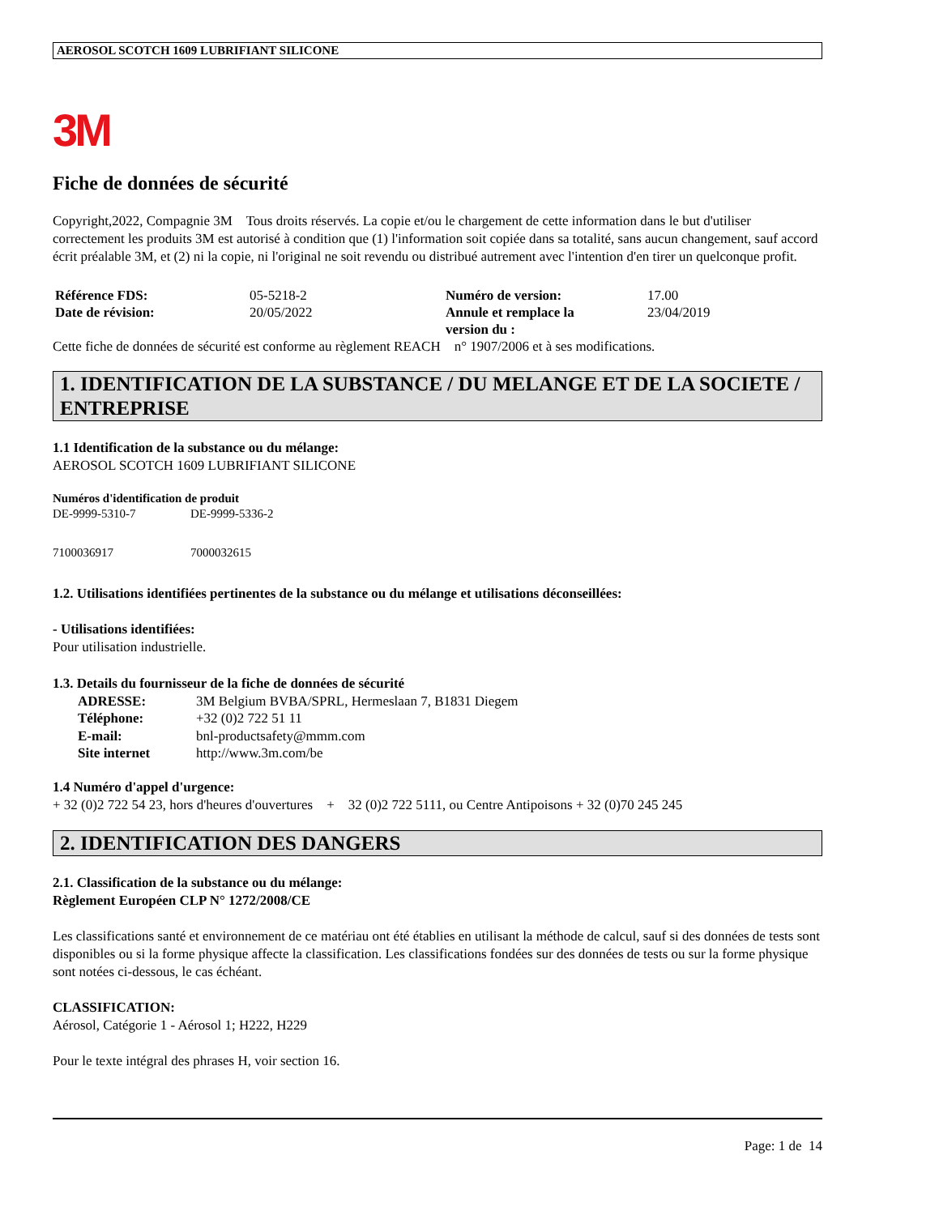AEROSOL SCOTCH 1609 LUBRIFIANT SILICONE
3M
Fiche de données de sécurité
Copyright,2022, Compagnie 3M Tous droits réservés. La copie et/ou le chargement de cette information dans le but d'utiliser correctement les produits 3M est autorisé à condition que (1) l'information soit copiée dans sa totalité, sans aucun changement, sauf accord écrit préalable 3M, et (2) ni la copie, ni l'original ne soit revendu ou distribué autrement avec l'intention d'en tirer un quelconque profit.
| Référence FDS: | 05-5218-2 | Numéro de version: | 17.00 |
| Date de révision: | 20/05/2022 | Annule et remplace la version du : | 23/04/2019 |
Cette fiche de données de sécurité est conforme au règlement REACH n° 1907/2006 et à ses modifications.
1. IDENTIFICATION DE LA SUBSTANCE / DU MELANGE ET DE LA SOCIETE / ENTREPRISE
1.1 Identification de la substance ou du mélange:
AEROSOL SCOTCH 1609 LUBRIFIANT SILICONE
Numéros d'identification de produit
| DE-9999-5310-7 | DE-9999-5336-2 |
| 7100036917 | 7000032615 |
1.2. Utilisations identifiées pertinentes de la substance ou du mélange et utilisations déconseillées:
- Utilisations identifiées:
Pour utilisation industrielle.
1.3. Details du fournisseur de la fiche de données de sécurité
| ADRESSE: | 3M Belgium BVBA/SPRL, Hermeslaan 7, B1831 Diegem |
| Téléphone: | +32 (0)2 722 51 11 |
| E-mail: | bnl-productsafety@mmm.com |
| Site internet | http://www.3m.com/be |
1.4 Numéro d'appel d'urgence:
+ 32 (0)2 722 54 23, hors d'heures d'ouvertures + 32 (0)2 722 5111, ou Centre Antipoisons + 32 (0)70 245 245
2. IDENTIFICATION DES DANGERS
2.1. Classification de la substance ou du mélange:
Règlement Européen CLP N° 1272/2008/CE
Les classifications santé et environnement de ce matériau ont été établies en utilisant la méthode de calcul, sauf si des données de tests sont disponibles ou si la forme physique affecte la classification. Les classifications fondées sur des données de tests ou sur la forme physique sont notées ci-dessous, le cas échéant.
CLASSIFICATION:
Aérosol, Catégorie 1 - Aérosol 1; H222, H229
Pour le texte intégral des phrases H, voir section 16.
Page: 1 de 14